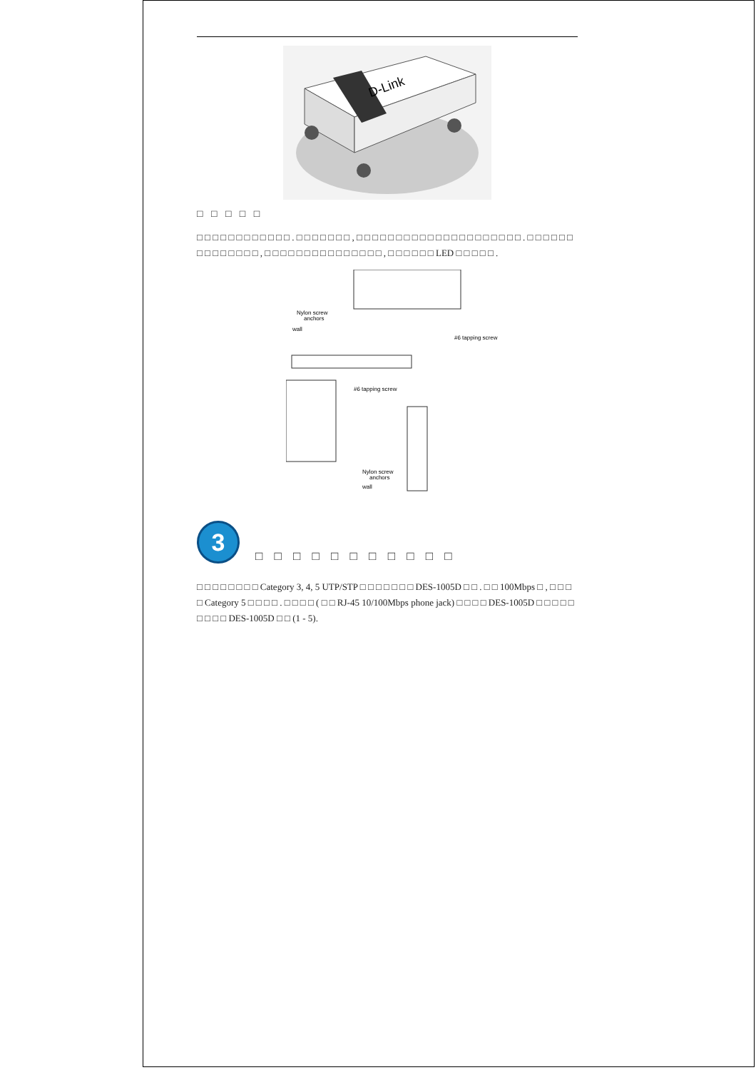D-Link
□ □ □ □ □
□ □ □ □ □ □ □ □ □ □ □ □ . □ □ □ □ □ □ □ , □ □ □ □ □ □ □ □ □ □ □ □ □ □ □ □ □ □ □ □ □ . □ □ □ □ □ □ □ □ □ □ □ □ □ □ , □ □ □ □ □ □ □ □ □ □ □ □ □ □ □ , □ □ □ □ □ □ LED □ □ □ □ □ .
Nylon screw
anchors
wall
#6 tapping screw
#6 tapping screw
Nylon screw
anchors
wall
3
□ □ □ □ □ □ □ □ □ □ □
□ □ □ □ □ □ □ □ Category 3, 4, 5 UTP/STP □ □ □ □ □ □ □ DES-1005D □ □ . □ □ 100Mbps □ , □ □ □ □ Category 5 □ □ □ □ . □ □ □ □ ( □ □ RJ-45 10/100Mbps phone jack) □ □ □ □ DES-1005D □ □ □ □ □ □ □ □ □ DES-1005D □ □ (1 - 5).